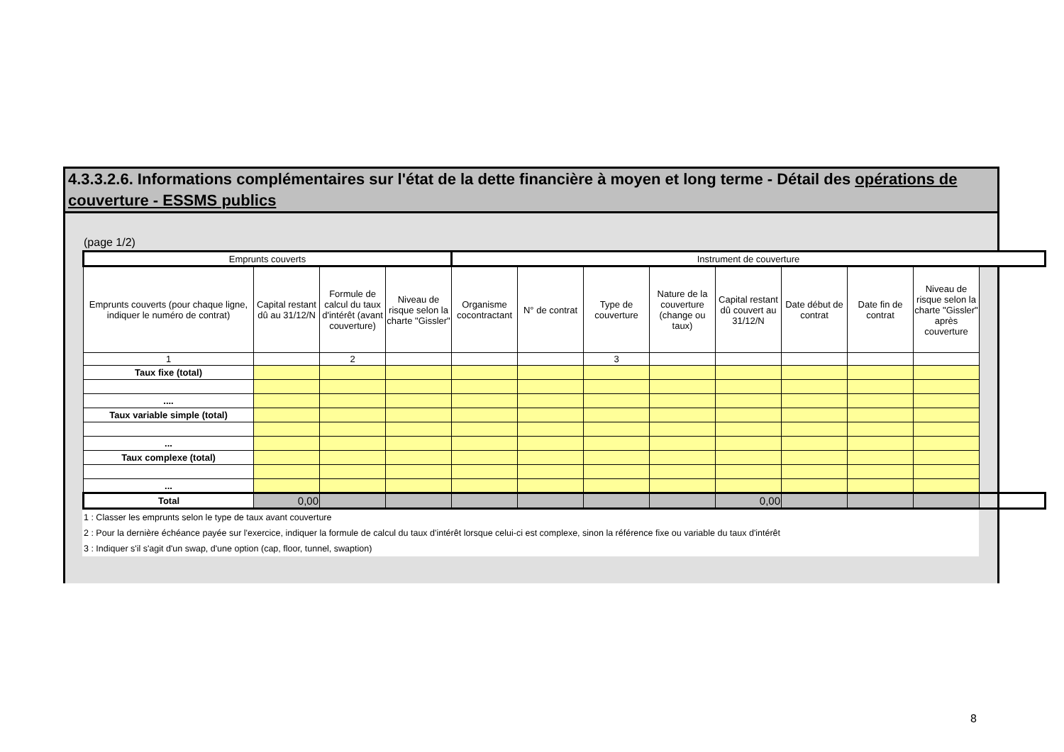4.3.3.2.6. Informations complémentaires sur l'état de la dette financière à moyen et long terme - Détail des opérations de couverture - ESSMS publics
(page 1/2)
| Emprunts couverts | | | | Instrument de couverture | | | | | | | |
| --- | --- | --- | --- | --- | --- | --- | --- | --- | --- | --- | --- |
| Emprunts couverts (pour chaque ligne, indiquer le numéro de contrat) | Capital restant dû au 31/12/N | Formule de calcul du taux d'intérêt (avant couverture) | Niveau de risque selon la charte "Gissler" | Organisme cocontractant | N° de contrat | Type de couverture | Nature de la couverture (change ou taux) | Capital restant dû couvert au 31/12/N | Date début de contrat | Date fin de contrat | Niveau de risque selon la charte "Gissler" après couverture |
| 1 | | 2 | | | | 3 | | | | | |
| Taux fixe (total) | | | | | | | | | | | |
| .... | | | | | | | | | | | |
| Taux variable simple (total) | | | | | | | | | | | |
| ... | | | | | | | | | | | |
| Taux complexe (total) | | | | | | | | | | | |
| ... | | | | | | | | | | | |
| Total | 0,00 | | | | | | | 0,00 | | | |
1 : Classer les emprunts selon le type de taux avant couverture
2 : Pour la dernière échéance payée sur l'exercice, indiquer la formule de calcul du taux d'intérêt lorsque celui-ci est complexe, sinon la référence fixe ou variable du taux d'intérêt
3 : Indiquer s'il s'agit d'un swap, d'une option (cap, floor, tunnel, swaption)
8